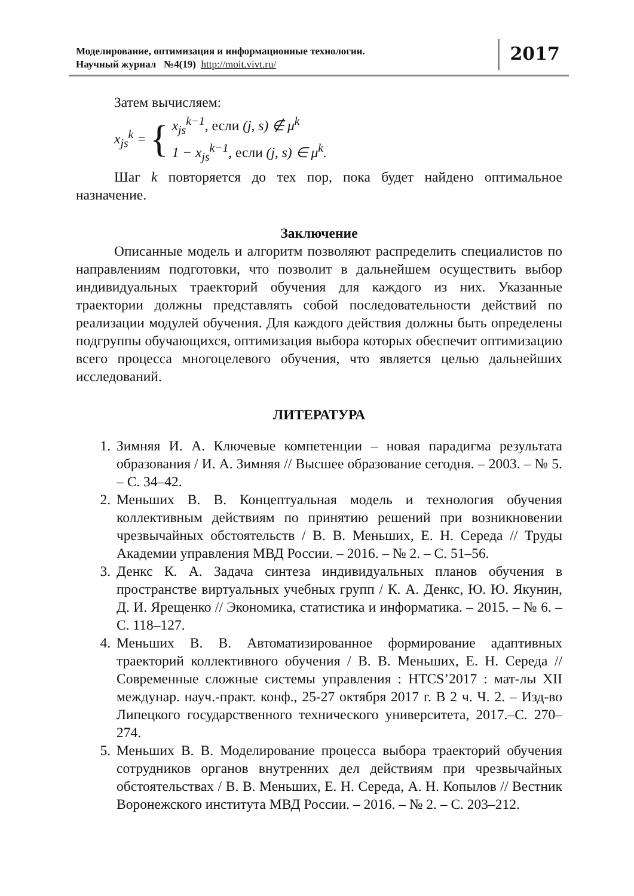Моделирование, оптимизация и информационные технологии.
Научный журнал №4(19) http://moit.vivt.ru/
2017
Затем вычисляем:
x<sub>js</sub><sup>k</sup> = { x<sub>js</sub><sup>k−1</sup>, если (j, s) ∉ μ<sup>k</sup>
1 − x<sub>js</sub><sup>k−1</sup>, если (j, s) ∈ μ<sup>k</sup>.
Шаг k повторяется до тех пор, пока будет найдено оптимальное назначение.
Заключение
Описанные модель и алгоритм позволяют распределить специалистов по направлениям подготовки, что позволит в дальнейшем осуществить выбор индивидуальных траекторий обучения для каждого из них. Указанные траектории должны представлять собой последовательности действий по реализации модулей обучения. Для каждого действия должны быть определены подгруппы обучающихся, оптимизация выбора которых обеспечит оптимизацию всего процесса многоцелевого обучения, что является целью дальнейших исследований.
ЛИТЕРАТУРА
1. Зимняя И. А. Ключевые компетенции – новая парадигма результата образования / И. А. Зимняя // Высшее образование сегодня. – 2003. – № 5. – С. 34–42.
2. Меньших В. В. Концептуальная модель и технология обучения коллективным действиям по принятию решений при возникновении чрезвычайных обстоятельств / В. В. Меньших, Е. Н. Середа // Труды Академии управления МВД России. – 2016. – № 2. – С. 51–56.
3. Денкс К. А. Задача синтеза индивидуальных планов обучения в пространстве виртуальных учебных групп / К. А. Денкс, Ю. Ю. Якунин, Д. И. Ярещенко // Экономика, статистика и информатика. – 2015. – № 6. – С. 118–127.
4. Меньших В. В. Автоматизированное формирование адаптивных траекторий коллективного обучения / В. В. Меньших, Е. Н. Середа // Современные сложные системы управления : HTCS’2017 : мат-лы XII междунар. науч.-практ. конф., 25-27 октября 2017 г. В 2 ч. Ч. 2. – Изд-во Липецкого государственного технического университета, 2017.–С. 270–274.
5. Меньших В. В. Моделирование процесса выбора траекторий обучения сотрудников органов внутренних дел действиям при чрезвычайных обстоятельствах / В. В. Меньших, Е. Н. Середа, А. Н. Копылов // Вестник Воронежского института МВД России. – 2016. – № 2. – С. 203–212.